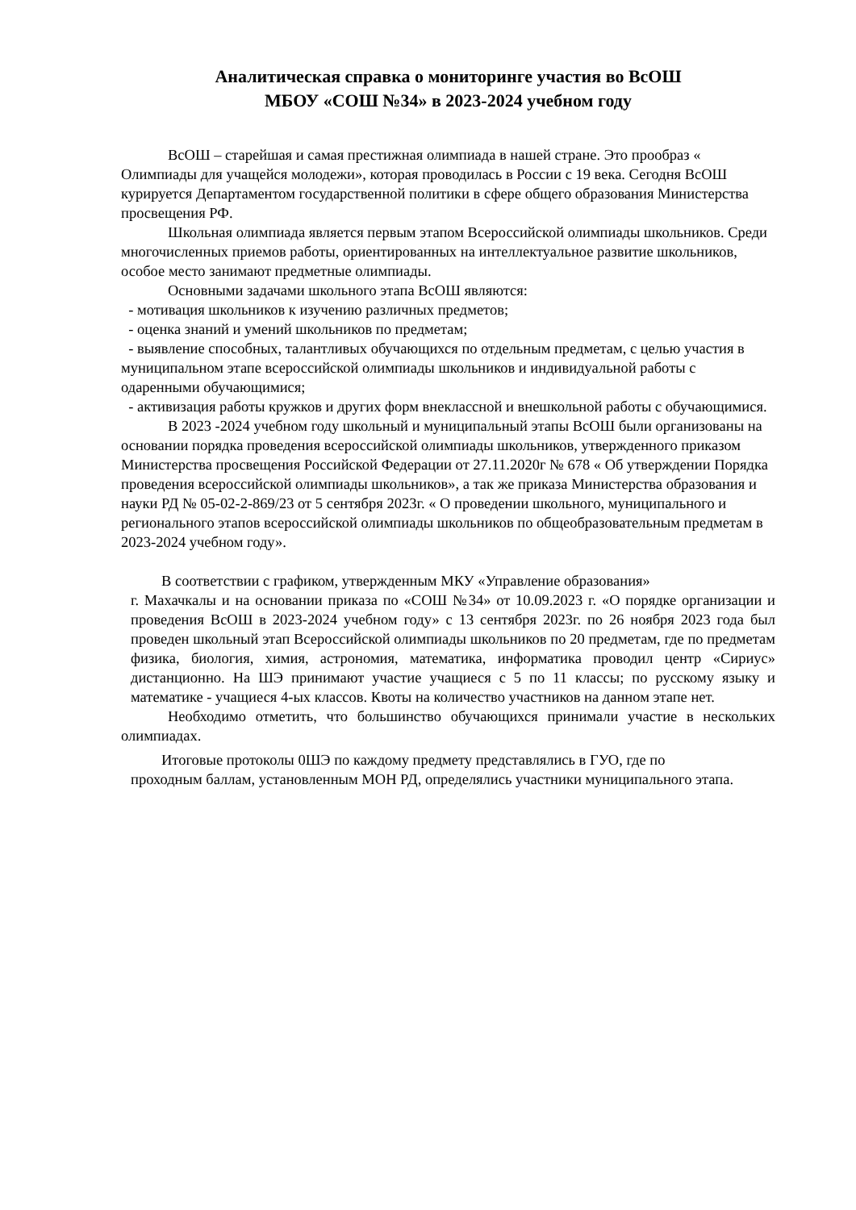Аналитическая справка о мониторинге участия во ВсОШ
МБОУ «СОШ №34» в 2023-2024 учебном году
ВсОШ – старейшая и самая престижная олимпиада в нашей стране. Это прообраз « Олимпиады для учащейся молодежи», которая проводилась в России с 19 века. Сегодня ВсОШ курируется Департаментом государственной политики в сфере общего образования Министерства просвещения РФ.
Школьная олимпиада является первым этапом Всероссийской олимпиады школьников. Среди многочисленных приемов работы, ориентированных на интеллектуальное развитие школьников, особое место занимают предметные олимпиады.
Основными задачами школьного этапа ВсОШ являются:
- мотивация школьников к изучению различных предметов;
- оценка знаний и умений школьников по предметам;
- выявление способных, талантливых обучающихся по отдельным предметам, с целью участия в муниципальном этапе всероссийской олимпиады школьников и индивидуальной работы с одаренными обучающимися;
- активизация работы кружков и других форм внеклассной и внешкольной работы с обучающимися.
В 2023 -2024 учебном году школьный и муниципальный этапы ВсОШ были организованы на основании порядка проведения всероссийской олимпиады школьников, утвержденного приказом Министерства просвещения Российской Федерации от 27.11.2020г № 678 « Об утверждении Порядка проведения всероссийской олимпиады школьников», а так же приказа Министерства образования и науки РД № 05-02-2-869/23 от 5 сентября 2023г. « О проведении школьного, муниципального и регионального этапов всероссийской олимпиады школьников по общеобразовательным предметам в 2023-2024 учебном году».
В соответствии с графиком, утвержденным МКУ «Управление образования»
г. Махачкалы и на основании приказа по «СОШ №34» от 10.09.2023 г. «О порядке организации и проведения ВсОШ в 2023-2024 учебном году» с 13 сентября 2023г. по 26 ноября 2023 года был проведен школьный этап Всероссийской олимпиады школьников по 20 предметам, где по предметам физика, биология, химия, астрономия, математика, информатика проводил центр «Сириус» дистанционно. На ШЭ принимают участие учащиеся с 5 по 11 классы; по русскому языку и математике - учащиеся 4-ых классов. Квоты на количество участников на данном этапе нет.
Необходимо отметить, что большинство обучающихся принимали участие в нескольких олимпиадах.
Итоговые протоколы 0ШЭ по каждому предмету представлялись в ГУО, где по
проходным баллам, установленным МОН РД, определялись участники муниципального этапа.